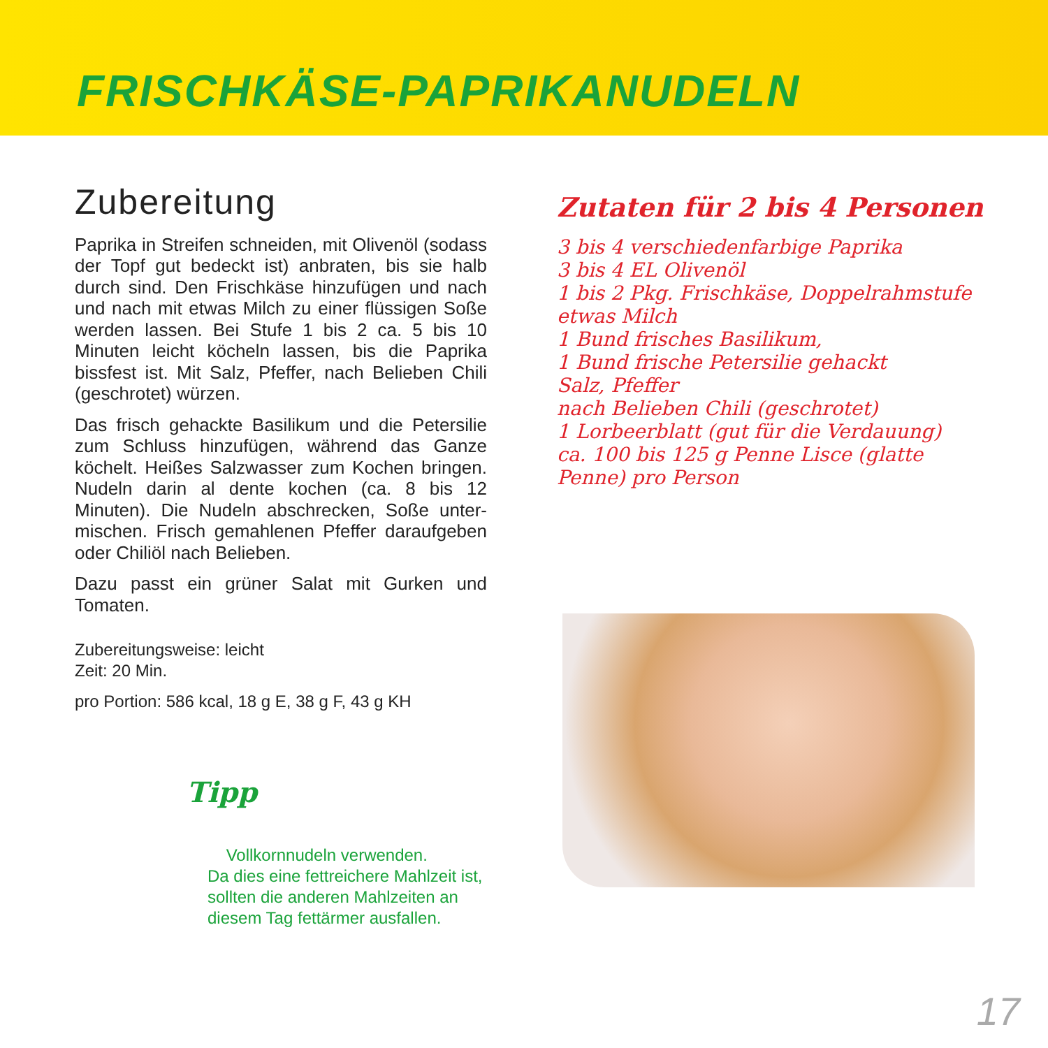FRISCHKÄSE-PAPRIKANUDELN
Zubereitung
Paprika in Streifen schneiden, mit Olivenöl (so­dass der Topf gut bedeckt ist) anbraten, bis sie halb durch sind. Den Frischkäse hinzufügen und nach und nach mit etwas Milch zu einer flüssi­gen Soße werden lassen. Bei Stufe 1 bis 2 ca. 5 bis 10 Minuten leicht köcheln lassen, bis die Pa­prika bissfest ist. Mit Salz, Pfeffer, nach Belieben Chili (geschrotet) würzen.
Das frisch gehackte Basilikum und die Petersi­lie zum Schluss hinzufügen, während das Ganze köchelt. Heißes Salzwasser zum Kochen brin­gen. Nudeln darin al dente kochen (ca. 8 bis 12 Minuten). Die Nudeln abschrecken, Soße unter­mischen. Frisch gemahlenen Pfeffer daraufge­ben oder Chiliöl nach Belieben.
Dazu passt ein grüner Salat mit Gurken und Tomaten.
Zubereitungsweise: leicht
Zeit: 20 Min.
pro Portion: 586 kcal, 18 g E, 38 g F, 43 g KH
Tipp
Vollkornnudeln verwenden.
Da dies eine fettreichere Mahl­zeit ist, sollten die anderen Mahlzeiten an diesem Tag fettärmer ausfallen.
Zutaten für 2 bis 4 Personen
3 bis 4 verschiedenfarbige Paprika
3 bis 4 EL Olivenöl
1 bis 2 Pkg. Frischkäse, Doppelrahmstufe
etwas Milch
1 Bund frisches Basilikum,
1 Bund frische Petersilie gehackt
Salz, Pfeffer
nach Belieben Chili (geschrotet)
1 Lorbeerblatt (gut für die Verdauung)
ca. 100 bis 125 g Penne Lisce (glatte Penne) pro Person
17